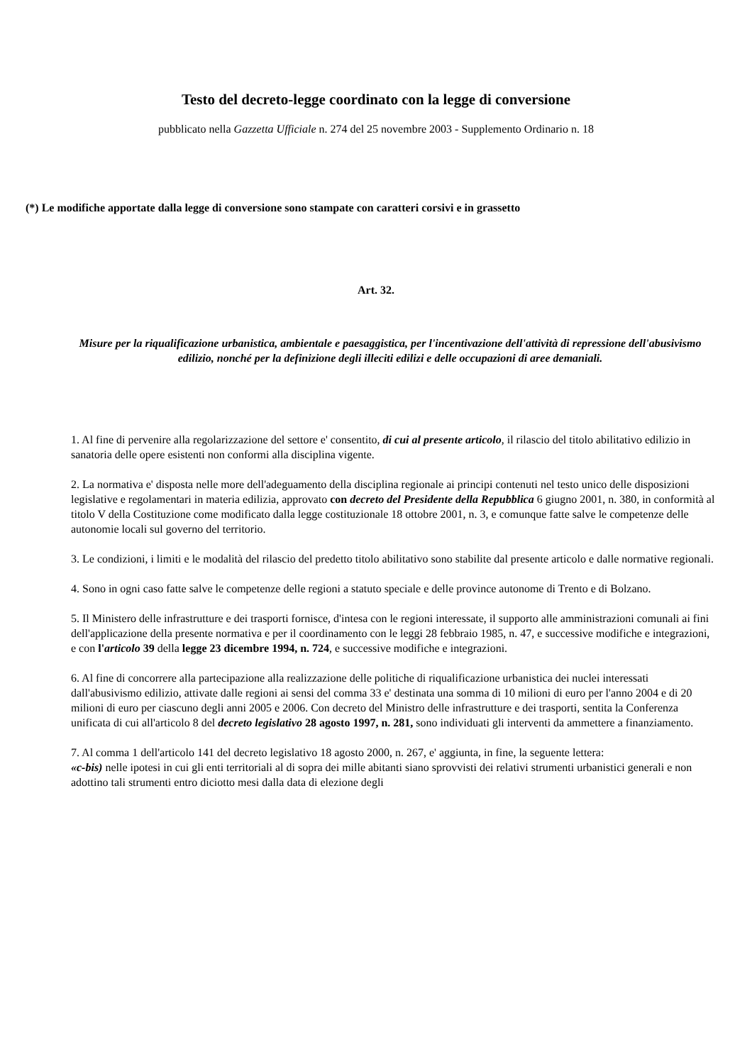Testo del decreto-legge coordinato con la legge di conversione
pubblicato nella Gazzetta Ufficiale n. 274 del 25 novembre 2003 - Supplemento Ordinario n. 18
(*) Le modifiche apportate dalla legge di conversione sono stampate con caratteri corsivi e in grassetto
Art. 32.
Misure per la riqualificazione urbanistica, ambientale e paesaggistica, per l'incentivazione dell'attività di repressione dell'abusivismo edilizio, nonché per la definizione degli illeciti edilizi e delle occupazioni di aree demaniali.
1. Al fine di pervenire alla regolarizzazione del settore e' consentito, di cui al presente articolo, il rilascio del titolo abilitativo edilizio in sanatoria delle opere esistenti non conformi alla disciplina vigente.
2. La normativa e' disposta nelle more dell'adeguamento della disciplina regionale ai principi contenuti nel testo unico delle disposizioni legislative e regolamentari in materia edilizia, approvato con decreto del Presidente della Repubblica 6 giugno 2001, n. 380, in conformità al titolo V della Costituzione come modificato dalla legge costituzionale 18 ottobre 2001, n. 3, e comunque fatte salve le competenze delle autonomie locali sul governo del territorio.
3. Le condizioni, i limiti e le modalità del rilascio del predetto titolo abilitativo sono stabilite dal presente articolo e dalle normative regionali.
4. Sono in ogni caso fatte salve le competenze delle regioni a statuto speciale e delle province autonome di Trento e di Bolzano.
5. Il Ministero delle infrastrutture e dei trasporti fornisce, d'intesa con le regioni interessate, il supporto alle amministrazioni comunali ai fini dell'applicazione della presente normativa e per il coordinamento con le leggi 28 febbraio 1985, n. 47, e successive modifiche e integrazioni, e con l'articolo 39 della legge 23 dicembre 1994, n. 724, e successive modifiche e integrazioni.
6. Al fine di concorrere alla partecipazione alla realizzazione delle politiche di riqualificazione urbanistica dei nuclei interessati dall'abusivismo edilizio, attivate dalle regioni ai sensi del comma 33 e' destinata una somma di 10 milioni di euro per l'anno 2004 e di 20 milioni di euro per ciascuno degli anni 2005 e 2006. Con decreto del Ministro delle infrastrutture e dei trasporti, sentita la Conferenza unificata di cui all'articolo 8 del decreto legislativo 28 agosto 1997, n. 281, sono individuati gli interventi da ammettere a finanziamento.
7. Al comma 1 dell'articolo 141 del decreto legislativo 18 agosto 2000, n. 267, e' aggiunta, in fine, la seguente lettera:
«c-bis) nelle ipotesi in cui gli enti territoriali al di sopra dei mille abitanti siano sprovvisti dei relativi strumenti urbanistici generali e non adottino tali strumenti entro diciotto mesi dalla data di elezione degli